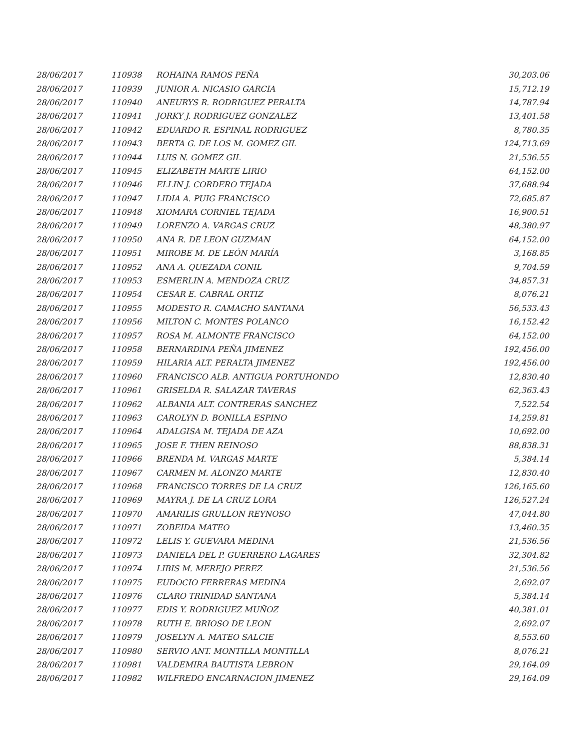| 28/06/2017 | 110938 | ROHAINA RAMOS PEÑA | 30,203.06 |
| 28/06/2017 | 110939 | JUNIOR A. NICASIO GARCIA | 15,712.19 |
| 28/06/2017 | 110940 | ANEURYS R. RODRIGUEZ PERALTA | 14,787.94 |
| 28/06/2017 | 110941 | JORKY J. RODRIGUEZ GONZALEZ | 13,401.58 |
| 28/06/2017 | 110942 | EDUARDO R. ESPINAL RODRIGUEZ | 8,780.35 |
| 28/06/2017 | 110943 | BERTA G. DE LOS M. GOMEZ GIL | 124,713.69 |
| 28/06/2017 | 110944 | LUIS N. GOMEZ GIL | 21,536.55 |
| 28/06/2017 | 110945 | ELIZABETH MARTE LIRIO | 64,152.00 |
| 28/06/2017 | 110946 | ELLIN J. CORDERO TEJADA | 37,688.94 |
| 28/06/2017 | 110947 | LIDIA A. PUIG FRANCISCO | 72,685.87 |
| 28/06/2017 | 110948 | XIOMARA CORNIEL TEJADA | 16,900.51 |
| 28/06/2017 | 110949 | LORENZO A. VARGAS CRUZ | 48,380.97 |
| 28/06/2017 | 110950 | ANA R. DE LEON GUZMAN | 64,152.00 |
| 28/06/2017 | 110951 | MIROBE M. DE LEÓN MARÍA | 3,168.85 |
| 28/06/2017 | 110952 | ANA A. QUEZADA CONIL | 9,704.59 |
| 28/06/2017 | 110953 | ESMERLIN A. MENDOZA CRUZ | 34,857.31 |
| 28/06/2017 | 110954 | CESAR E. CABRAL ORTIZ | 8,076.21 |
| 28/06/2017 | 110955 | MODESTO R. CAMACHO SANTANA | 56,533.43 |
| 28/06/2017 | 110956 | MILTON C. MONTES POLANCO | 16,152.42 |
| 28/06/2017 | 110957 | ROSA M. ALMONTE FRANCISCO | 64,152.00 |
| 28/06/2017 | 110958 | BERNARDINA PEÑA JIMENEZ | 192,456.00 |
| 28/06/2017 | 110959 | HILARIA ALT. PERALTA JIMENEZ | 192,456.00 |
| 28/06/2017 | 110960 | FRANCISCO ALB. ANTIGUA PORTUHONDO | 12,830.40 |
| 28/06/2017 | 110961 | GRISELDA R. SALAZAR TAVERAS | 62,363.43 |
| 28/06/2017 | 110962 | ALBANIA ALT. CONTRERAS SANCHEZ | 7,522.54 |
| 28/06/2017 | 110963 | CAROLYN D. BONILLA ESPINO | 14,259.81 |
| 28/06/2017 | 110964 | ADALGISA M. TEJADA DE AZA | 10,692.00 |
| 28/06/2017 | 110965 | JOSE F. THEN REINOSO | 88,838.31 |
| 28/06/2017 | 110966 | BRENDA M. VARGAS MARTE | 5,384.14 |
| 28/06/2017 | 110967 | CARMEN M. ALONZO MARTE | 12,830.40 |
| 28/06/2017 | 110968 | FRANCISCO TORRES DE LA CRUZ | 126,165.60 |
| 28/06/2017 | 110969 | MAYRA J. DE LA CRUZ LORA | 126,527.24 |
| 28/06/2017 | 110970 | AMARILIS GRULLON REYNOSO | 47,044.80 |
| 28/06/2017 | 110971 | ZOBEIDA MATEO | 13,460.35 |
| 28/06/2017 | 110972 | LELIS Y. GUEVARA MEDINA | 21,536.56 |
| 28/06/2017 | 110973 | DANIELA DEL P. GUERRERO LAGARES | 32,304.82 |
| 28/06/2017 | 110974 | LIBIS M. MEREJO PEREZ | 21,536.56 |
| 28/06/2017 | 110975 | EUDOCIO FERRERAS MEDINA | 2,692.07 |
| 28/06/2017 | 110976 | CLARO TRINIDAD SANTANA | 5,384.14 |
| 28/06/2017 | 110977 | EDIS Y. RODRIGUEZ MUÑOZ | 40,381.01 |
| 28/06/2017 | 110978 | RUTH E. BRIOSO DE LEON | 2,692.07 |
| 28/06/2017 | 110979 | JOSELYN A. MATEO SALCIE | 8,553.60 |
| 28/06/2017 | 110980 | SERVIO ANT. MONTILLA MONTILLA | 8,076.21 |
| 28/06/2017 | 110981 | VALDEMIRA BAUTISTA LEBRON | 29,164.09 |
| 28/06/2017 | 110982 | WILFREDO ENCARNACION JIMENEZ | 29,164.09 |